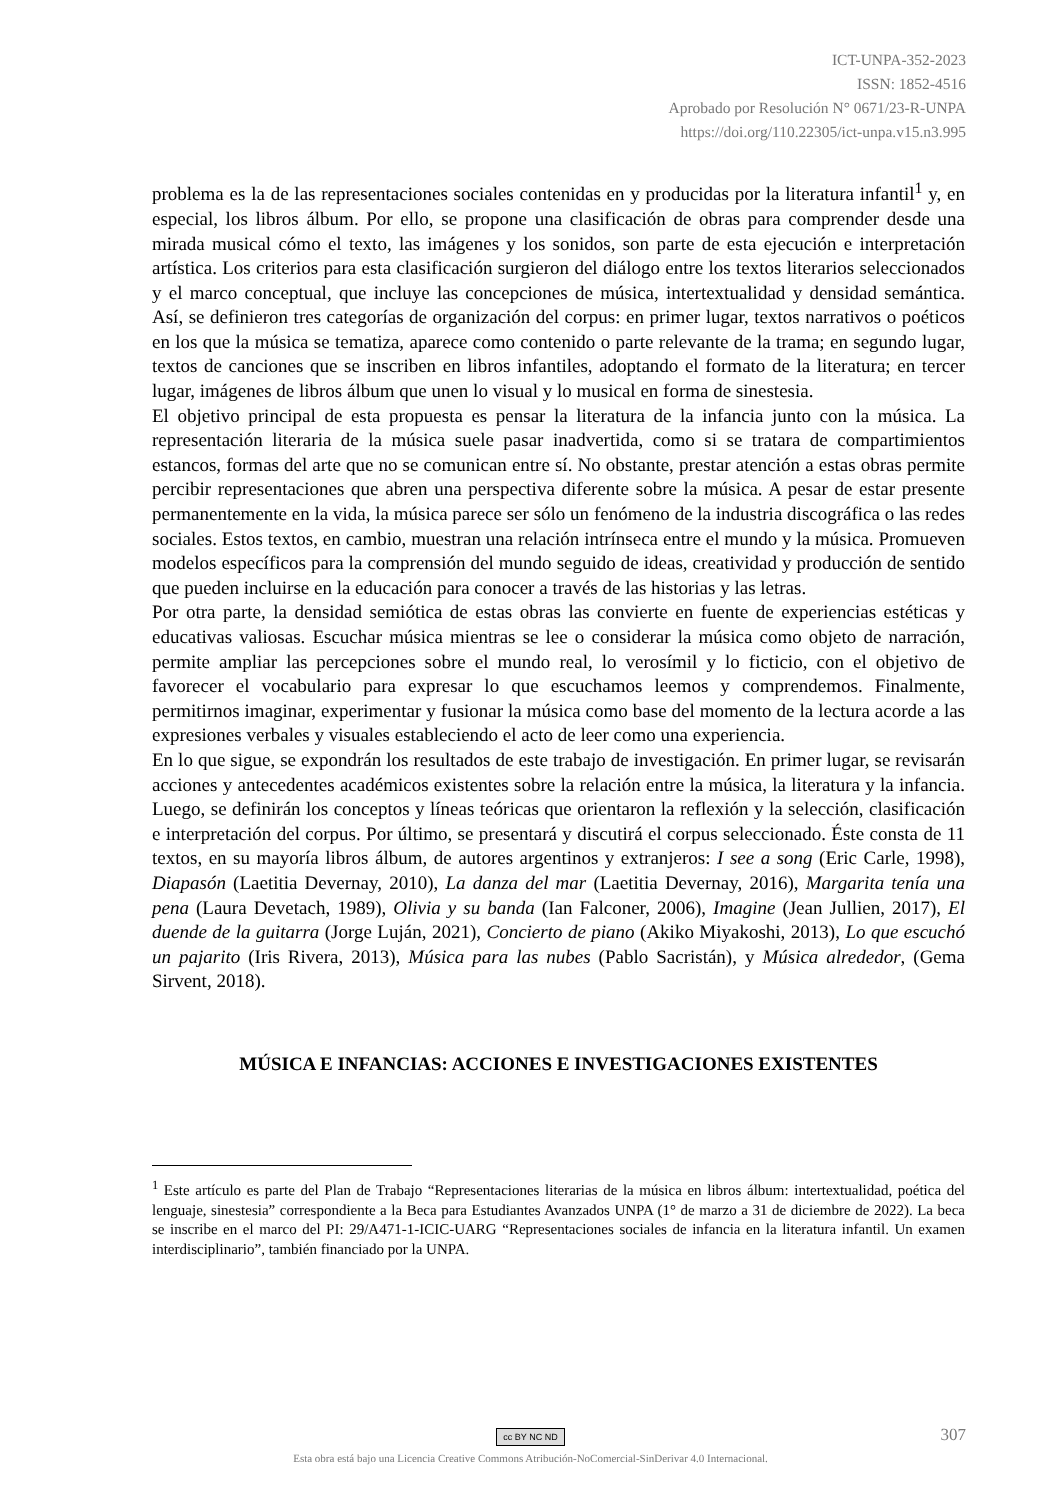ICT-UNPA-352-2023
ISSN: 1852-4516
Aprobado por Resolución N° 0671/23-R-UNPA
https://doi.org/110.22305/ict-unpa.v15.n3.995
problema es la de las representaciones sociales contenidas en y producidas por la literatura infantil<sup>1</sup> y, en especial, los libros álbum. Por ello, se propone una clasificación de obras para comprender desde una mirada musical cómo el texto, las imágenes y los sonidos, son parte de esta ejecución e interpretación artística. Los criterios para esta clasificación surgieron del diálogo entre los textos literarios seleccionados y el marco conceptual, que incluye las concepciones de música, intertextualidad y densidad semántica. Así, se definieron tres categorías de organización del corpus: en primer lugar, textos narrativos o poéticos en los que la música se tematiza, aparece como contenido o parte relevante de la trama; en segundo lugar, textos de canciones que se inscriben en libros infantiles, adoptando el formato de la literatura; en tercer lugar, imágenes de libros álbum que unen lo visual y lo musical en forma de sinestesia.
El objetivo principal de esta propuesta es pensar la literatura de la infancia junto con la música. La representación literaria de la música suele pasar inadvertida, como si se tratara de compartimientos estancos, formas del arte que no se comunican entre sí. No obstante, prestar atención a estas obras permite percibir representaciones que abren una perspectiva diferente sobre la música. A pesar de estar presente permanentemente en la vida, la música parece ser sólo un fenómeno de la industria discográfica o las redes sociales. Estos textos, en cambio, muestran una relación intrínseca entre el mundo y la música. Promueven modelos específicos para la comprensión del mundo seguido de ideas, creatividad y producción de sentido que pueden incluirse en la educación para conocer a través de las historias y las letras.
Por otra parte, la densidad semiótica de estas obras las convierte en fuente de experiencias estéticas y educativas valiosas. Escuchar música mientras se lee o considerar la música como objeto de narración, permite ampliar las percepciones sobre el mundo real, lo verosímil y lo ficticio, con el objetivo de favorecer el vocabulario para expresar lo que escuchamos leemos y comprendemos. Finalmente, permitirnos imaginar, experimentar y fusionar la música como base del momento de la lectura acorde a las expresiones verbales y visuales estableciendo el acto de leer como una experiencia.
En lo que sigue, se expondrán los resultados de este trabajo de investigación. En primer lugar, se revisarán acciones y antecedentes académicos existentes sobre la relación entre la música, la literatura y la infancia. Luego, se definirán los conceptos y líneas teóricas que orientaron la reflexión y la selección, clasificación e interpretación del corpus. Por último, se presentará y discutirá el corpus seleccionado. Éste consta de 11 textos, en su mayoría libros álbum, de autores argentinos y extranjeros: I see a song (Eric Carle, 1998), Diapasón (Laetitia Devernay, 2010), La danza del mar (Laetitia Devernay, 2016), Margarita tenía una pena (Laura Devetach, 1989), Olivia y su banda (Ian Falconer, 2006), Imagine (Jean Jullien, 2017), El duende de la guitarra (Jorge Luján, 2021), Concierto de piano (Akiko Miyakoshi, 2013), Lo que escuchó un pajarito (Iris Rivera, 2013), Música para las nubes (Pablo Sacristán), y Música alrededor, (Gema Sirvent, 2018).
MÚSICA E INFANCIAS: ACCIONES E INVESTIGACIONES EXISTENTES
<sup>1</sup> Este artículo es parte del Plan de Trabajo “Representaciones literarias de la música en libros álbum: intertextualidad, poética del lenguaje, sinestesia” correspondiente a la Beca para Estudiantes Avanzados UNPA (1° de marzo a 31 de diciembre de 2022). La beca se inscribe en el marco del PI: 29/A471-1-ICIC-UARG “Representaciones sociales de infancia en la literatura infantil. Un examen interdisciplinario”, también financiado por la UNPA.
307
cc BY NC ND
Esta obra está bajo una Licencia Creative Commons Atribución-NoComercial-SinDerivar 4.0 Internacional.